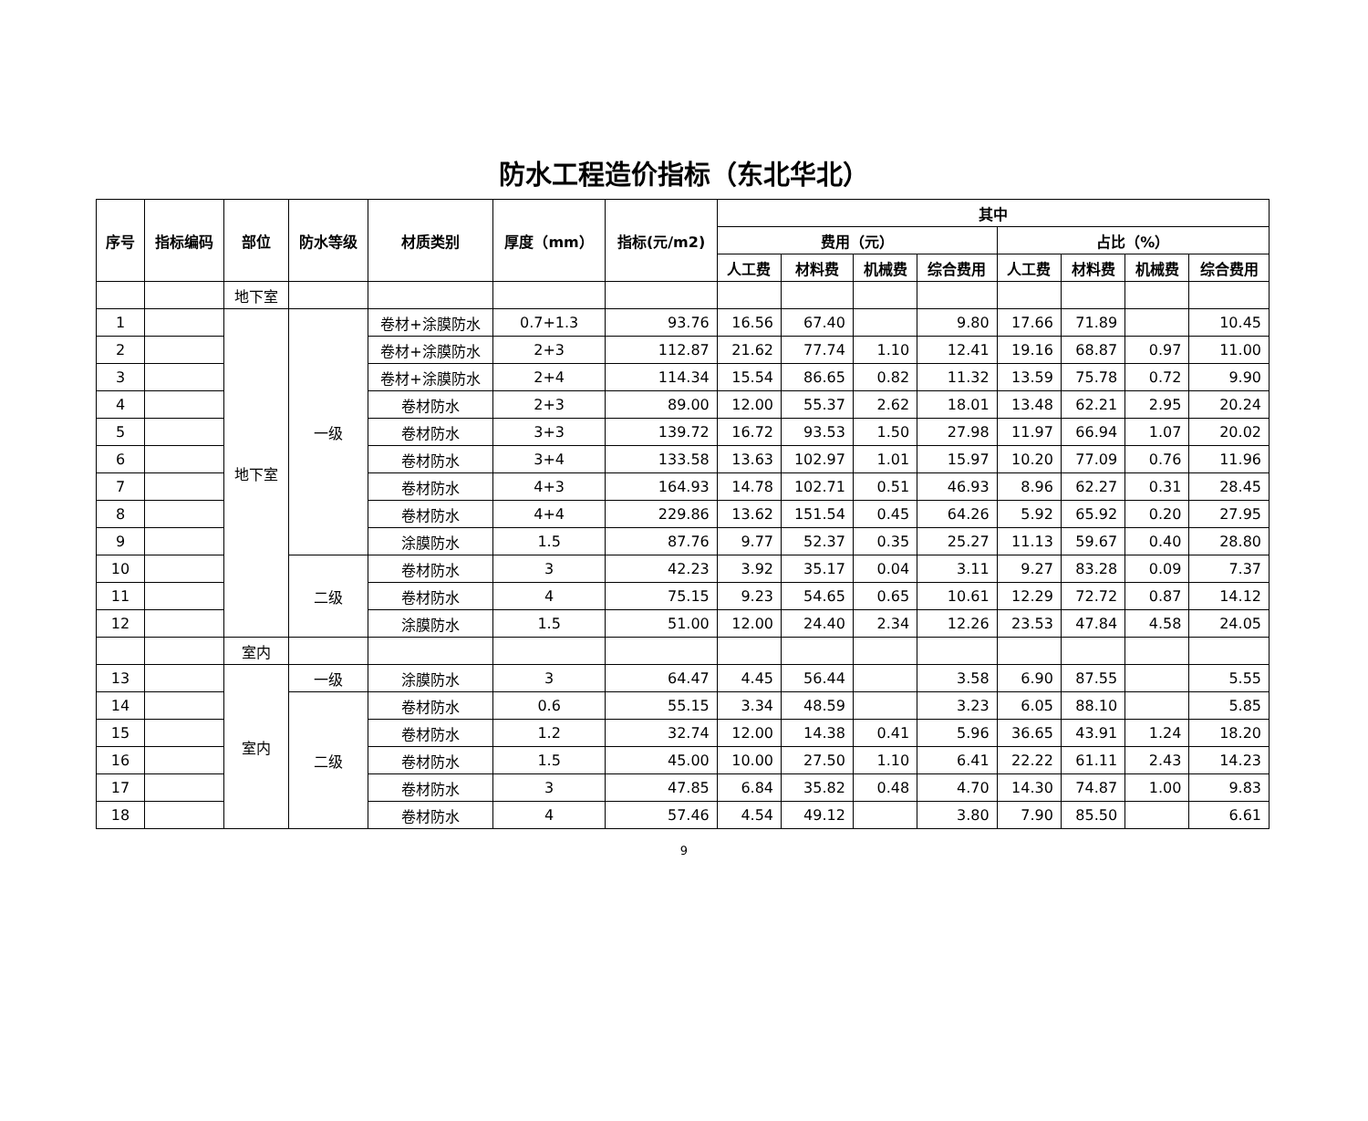防水工程造价指标（东北华北）
| 序号 | 指标编码 | 部位 | 防水等级 | 材质类别 | 厚度（mm） | 指标(元/m2) | 其中 | | | | | | | |
| --- | --- | --- | --- | --- | --- | --- | --- | --- | --- | --- | --- | --- | --- | --- |
| | | | | | | | 费用（元） | | | | 占比（%） | | | |
| | | | | | | | 人工费 | 材料费 | 机械费 | 综合费用 | 人工费 | 材料费 | 机械费 | 综合费用 |
| | | 地下室 | | | | | | | | | | | | |
| 1 | | 地下室 | 一级 | 卷材+涂膜防水 | 0.7+1.3 | 93.76 | 16.56 | 67.40 | | 9.80 | 17.66 | 71.89 | | 10.45 |
| 2 | | | | 卷材+涂膜防水 | 2+3 | 112.87 | 21.62 | 77.74 | 1.10 | 12.41 | 19.16 | 68.87 | 0.97 | 11.00 |
| 3 | | | | 卷材+涂膜防水 | 2+4 | 114.34 | 15.54 | 86.65 | 0.82 | 11.32 | 13.59 | 75.78 | 0.72 | 9.90 |
| 4 | | | | 卷材防水 | 2+3 | 89.00 | 12.00 | 55.37 | 2.62 | 18.01 | 13.48 | 62.21 | 2.95 | 20.24 |
| 5 | | | | 卷材防水 | 3+3 | 139.72 | 16.72 | 93.53 | 1.50 | 27.98 | 11.97 | 66.94 | 1.07 | 20.02 |
| 6 | | | | 卷材防水 | 3+4 | 133.58 | 13.63 | 102.97 | 1.01 | 15.97 | 10.20 | 77.09 | 0.76 | 11.96 |
| 7 | | | | 卷材防水 | 4+3 | 164.93 | 14.78 | 102.71 | 0.51 | 46.93 | 8.96 | 62.27 | 0.31 | 28.45 |
| 8 | | | | 卷材防水 | 4+4 | 229.86 | 13.62 | 151.54 | 0.45 | 64.26 | 5.92 | 65.92 | 0.20 | 27.95 |
| 9 | | | | 涂膜防水 | 1.5 | 87.76 | 9.77 | 52.37 | 0.35 | 25.27 | 11.13 | 59.67 | 0.40 | 28.80 |
| 10 | | | 二级 | 卷材防水 | 3 | 42.23 | 3.92 | 35.17 | 0.04 | 3.11 | 9.27 | 83.28 | 0.09 | 7.37 |
| 11 | | | | 卷材防水 | 4 | 75.15 | 9.23 | 54.65 | 0.65 | 10.61 | 12.29 | 72.72 | 0.87 | 14.12 |
| 12 | | | | 涂膜防水 | 1.5 | 51.00 | 12.00 | 24.40 | 2.34 | 12.26 | 23.53 | 47.84 | 4.58 | 24.05 |
| | | 室内 | | | | | | | | | | | | |
| 13 | | 室内 | 一级 | 涂膜防水 | 3 | 64.47 | 4.45 | 56.44 | | 3.58 | 6.90 | 87.55 | | 5.55 |
| 14 | | | 二级 | 卷材防水 | 0.6 | 55.15 | 3.34 | 48.59 | | 3.23 | 6.05 | 88.10 | | 5.85 |
| 15 | | | | 卷材防水 | 1.2 | 32.74 | 12.00 | 14.38 | 0.41 | 5.96 | 36.65 | 43.91 | 1.24 | 18.20 |
| 16 | | | | 卷材防水 | 1.5 | 45.00 | 10.00 | 27.50 | 1.10 | 6.41 | 22.22 | 61.11 | 2.43 | 14.23 |
| 17 | | | | 卷材防水 | 3 | 47.85 | 6.84 | 35.82 | 0.48 | 4.70 | 14.30 | 74.87 | 1.00 | 9.83 |
| 18 | | | | 卷材防水 | 4 | 57.46 | 4.54 | 49.12 | | 3.80 | 7.90 | 85.50 | | 6.61 |
9